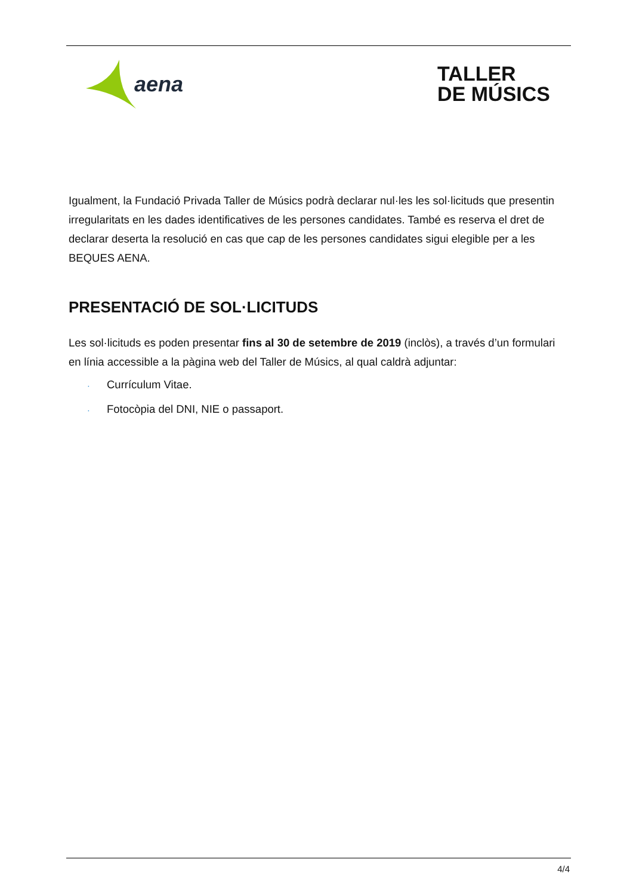aena
TALLER
DE MÚSICS
Igualment, la Fundació Privada Taller de Músics podrà declarar nul·les les sol·licituds que presentin irregularitats en les dades identificatives de les persones candidates. També es reserva el dret de declarar deserta la resolució en cas que cap de les persones candidates sigui elegible per a les BEQUES AENA.
PRESENTACIÓ DE SOL·LICITUDS
Les sol·licituds es poden presentar fins al 30 de setembre de 2019 (inclòs), a través d’un formulari en línia accessible a la pàgina web del Taller de Músics, al qual caldrà adjuntar:
· Currículum Vitae.
· Fotocòpia del DNI, NIE o passaport.
4/4